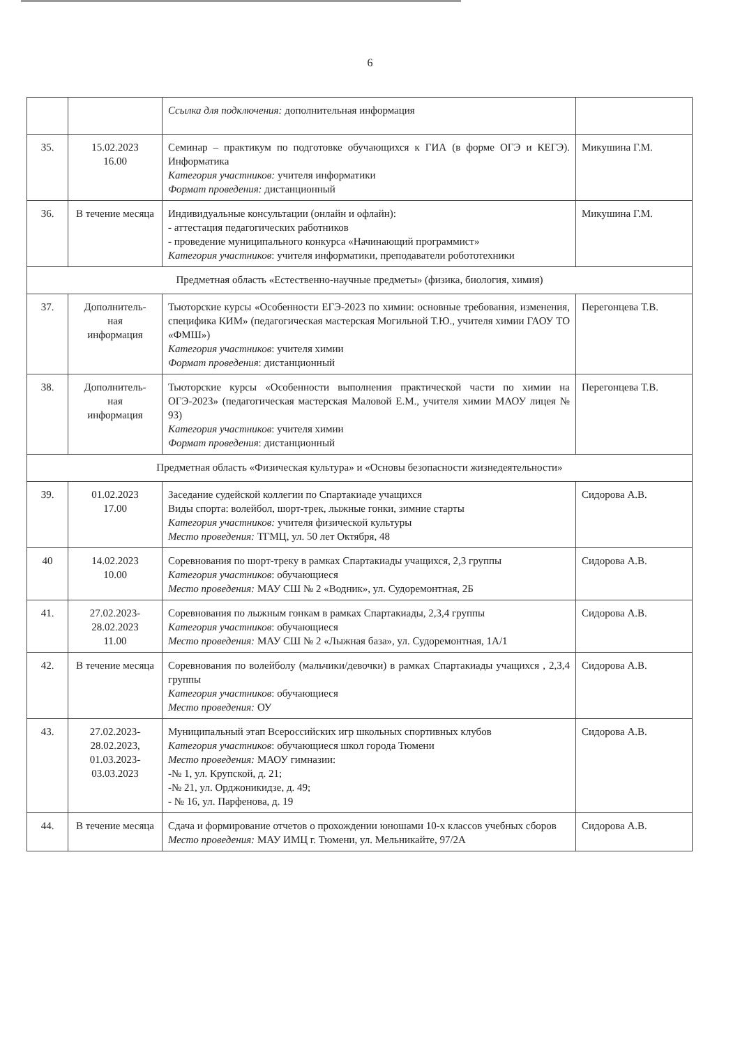6
| | | Ссылка для подключения: дополнительная информация | |
| 35. | 15.02.2023 16.00 | Семинар – практикум по подготовке обучающихся к ГИА (в форме ОГЭ и КЕГЭ). Информатика Категория участников: учителя информатики Формат проведения: дистанционный | Микушина Г.М. |
| 36. | В течение месяца | Индивидуальные консультации (онлайн и офлайн): - аттестация педагогических работников - проведение муниципального конкурса «Начинающий программист» Категория участников : учителя информатики, преподаватели робототехники | Микушина Г.М. |
| Предметная область «Естественно-научные предметы» (физика, биология, химия) | | | |
| 37. | Дополнитель- ная информация | Тьюторские курсы «Особенности ЕГЭ-2023 по химии: основные требования, изменения, специфика КИМ» (педагогическая мастерская Могильной Т.Ю., учителя химии ГАОУ ТО «ФМШ») Категория участников : учителя химии Формат проведения : дистанционный | Перегонцева Т.В. |
| 38. | Дополнитель- ная информация | Тьюторские курсы «Особенности выполнения практической части по химии на ОГЭ-2023» (педагогическая мастерская Маловой Е.М., учителя химии МАОУ лицея № 93) Категория участников : учителя химии Формат проведения : дистанционный | Перегонцева Т.В. |
| Предметная область «Физическая культура» и «Основы безопасности жизнедеятельности» | | | |
| 39. | 01.02.2023 17.00 | Заседание судейской коллегии по Спартакиаде учащихся Виды спорта: волейбол, шорт-трек, лыжные гонки, зимние старты Категория участников: учителя физической культуры Место проведения: ТГМЦ, ул. 50 лет Октября, 48 | Сидорова А.В. |
| 40 | 14.02.2023 10.00 | Соревнования по шорт-треку в рамках Спартакиады учащихся, 2,3 группы Категория участников : обучающиеся Место проведения: МАУ СШ № 2 «Водник», ул. Судоремонтная, 2Б | Сидорова А.В. |
| 41. | 27.02.2023- 28.02.2023 11.00 | Соревнования по лыжным гонкам в рамках Спартакиады, 2,3,4 группы Категория участников : обучающиеся Место проведения: МАУ СШ № 2 «Лыжная база», ул. Судоремонтная, 1А/1 | Сидорова А.В. |
| 42. | В течение месяца | Соревнования по волейболу (мальчики/девочки) в рамках Спартакиады учащихся , 2,3,4 группы Категория участников : обучающиеся Место проведения: ОУ | Сидорова А.В. |
| 43. | 27.02.2023- 28.02.2023, 01.03.2023- 03.03.2023 | Муниципальный этап Всероссийских игр школьных спортивных клубов Категория участников : обучающиеся школ города Тюмени Место проведения: МАОУ гимназии: -№ 1, ул. Крупской, д. 21; -№ 21, ул. Орджоникидзе, д. 49; - № 16, ул. Парфенова, д. 19 | Сидорова А.В. |
| 44. | В течение месяца | Сдача и формирование отчетов о прохождении юношами 10-х классов учебных сборов Место проведения: МАУ ИМЦ г. Тюмени, ул. Мельникайте, 97/2А | Сидорова А.В. |